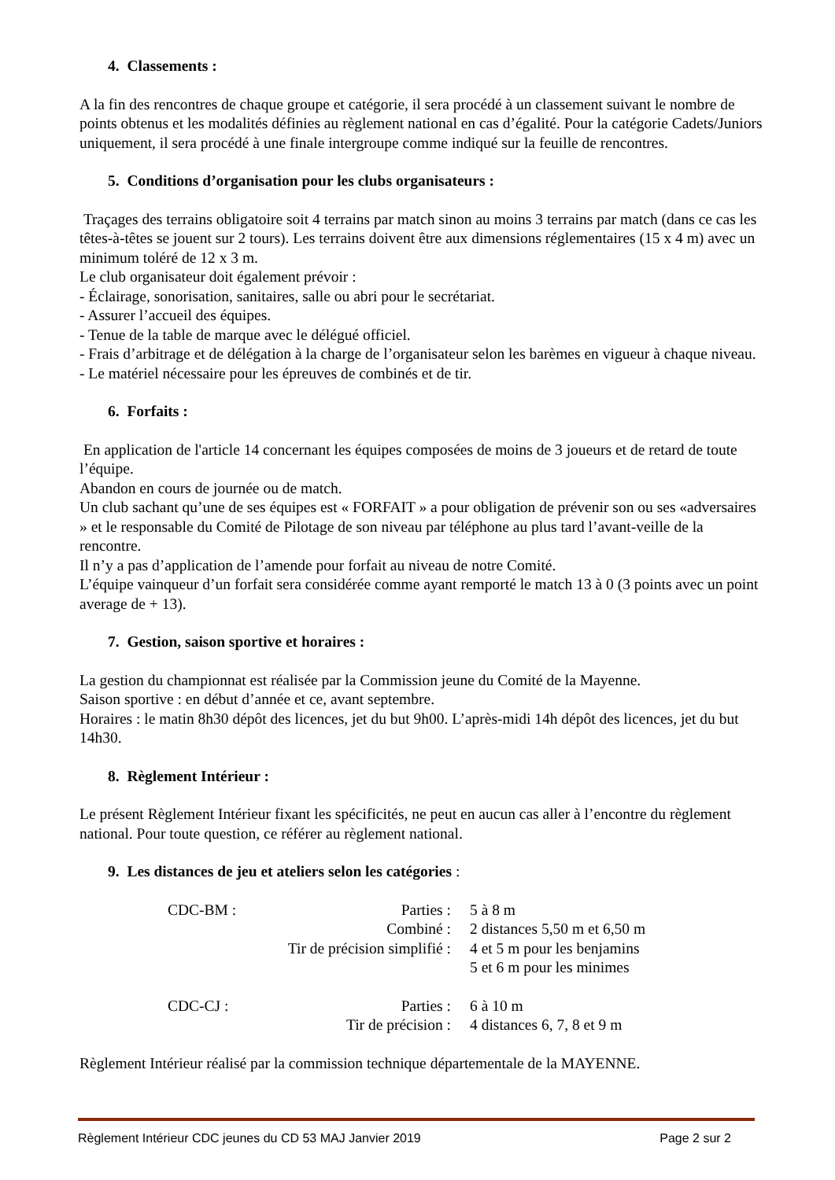4. Classements :
A la fin des rencontres de chaque groupe et catégorie, il sera procédé à un classement suivant le nombre de points obtenus et les modalités définies au règlement national en cas d’égalité. Pour la catégorie Cadets/Juniors uniquement, il sera procédé à une finale intergroupe comme indiqué sur la feuille de rencontres.
5. Conditions d’organisation pour les clubs organisateurs :
Traçages des terrains obligatoire soit 4 terrains par match sinon au moins 3 terrains par match (dans ce cas les têtes-à-têtes se jouent sur 2 tours). Les terrains doivent être aux dimensions réglementaires (15 x 4 m) avec un minimum toléré de 12 x 3 m.
Le club organisateur doit également prévoir :
- Éclairage, sonorisation, sanitaires, salle ou abri pour le secrétariat.
- Assurer l’accueil des équipes.
- Tenue de la table de marque avec le délégué officiel.
- Frais d’arbitrage et de délégation à la charge de l’organisateur selon les barèmes en vigueur à chaque niveau.
- Le matériel nécessaire pour les épreuves de combinés et de tir.
6. Forfaits :
En application de l'article 14 concernant les équipes composées de moins de 3 joueurs et de retard de toute l’équipe.
Abandon en cours de journée ou de match.
Un club sachant qu’une de ses équipes est « FORFAIT » a pour obligation de prévenir son ou ses «adversaires » et le responsable du Comité de Pilotage de son niveau par téléphone au plus tard l’avant-veille de la rencontre.
Il n’y a pas d’application de l’amende pour forfait au niveau de notre Comité.
L’équipe vainqueur d’un forfait sera considérée comme ayant remporté le match 13 à 0 (3 points avec un point average de + 13).
7. Gestion, saison sportive et horaires :
La gestion du championnat est réalisée par la Commission jeune du Comité de la Mayenne.
Saison sportive : en début d’année et ce, avant septembre.
Horaires : le matin 8h30 dépôt des licences, jet du but 9h00. L’après-midi 14h dépôt des licences, jet du but 14h30.
8. Règlement Intérieur :
Le présent Règlement Intérieur fixant les spécificités, ne peut en aucun cas aller à l’encontre du règlement national. Pour toute question, ce référer au règlement national.
9. Les distances de jeu et ateliers selon les catégories :
| CDC-BM : | Parties : | 5 à 8 m |
| | Combiné : | 2 distances 5,50 m et 6,50 m |
| | Tir de précision simplifié : | 4 et 5 m pour les benjamins |
| | | 5 et 6 m pour les minimes |
| CDC-CJ : | Parties : | 6 à 10 m |
| | Tir de précision : | 4 distances 6, 7, 8 et 9 m |
Règlement Intérieur réalisé par la commission technique départementale de la MAYENNE.
Règlement Intérieur CDC jeunes du CD 53 MAJ Janvier 2019 Page 2 sur 2